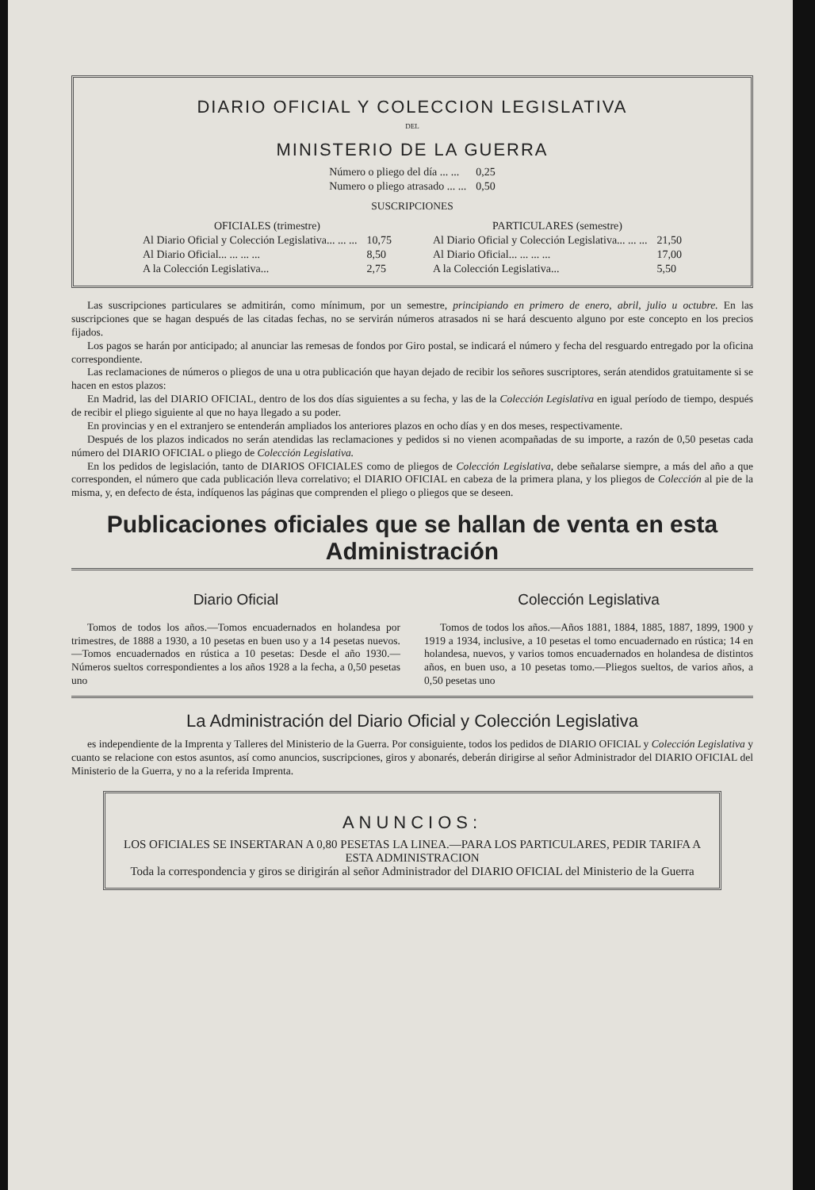DIARIO OFICIAL Y COLECCION LEGISLATIVA
DEL
MINISTERIO DE LA GUERRA
| Número o pliego del día ... ... | 0,25 |
| Numero o pliego atrasado ... ... | 0,50 |
SUSCRIPCIONES
| OFICIALES (trimestre) | |
| --- | --- |
| Al Diario Oficial y Colección Legislativa... ... ... | 10,75 |
| Al Diario Oficial... ... ... ... | 8,50 |
| A la Colección Legislativa... | 2,75 |
| PARTICULARES (semestre) | |
| --- | --- |
| Al Diario Oficial y Colección Legislativa... ... ... | 21,50 |
| Al Diario Oficial... ... ... ... | 17,00 |
| A la Colección Legislativa... | 5,50 |
Las suscripciones particulares se admitirán, como mínimum, por un semestre, principiando en primero de enero, abril, julio u octubre. En las suscripciones que se hagan después de las citadas fechas, no se servirán números atrasados ni se hará descuento alguno por este concepto en los precios fijados.
Los pagos se harán por anticipado; al anunciar las remesas de fondos por Giro postal, se indicará el número y fecha del resguardo entregado por la oficina correspondiente.
Las reclamaciones de números o pliegos de una u otra publicación que hayan dejado de recibir los señores suscriptores, serán atendidos gratuitamente si se hacen en estos plazos:
En Madrid, las del DIARIO OFICIAL, dentro de los dos días siguientes a su fecha, y las de la Colección Legislativa en igual período de tiempo, después de recibir el pliego siguiente al que no haya llegado a su poder.
En provincias y en el extranjero se entenderán ampliados los anteriores plazos en ocho días y en dos meses, respectivamente.
Después de los plazos indicados no serán atendidas las reclamaciones y pedidos si no vienen acompañadas de su importe, a razón de 0,50 pesetas cada número del DIARIO OFICIAL o pliego de Colección Legislativa.
En los pedidos de legislación, tanto de DIARIOS OFICIALES como de pliegos de Colección Legislativa, debe señalarse siempre, a más del año a que corresponden, el número que cada publicación lleva correlativo; el DIARIO OFICIAL en cabeza de la primera plana, y los pliegos de Colección al pie de la misma, y, en defecto de ésta, indíquenos las páginas que comprenden el pliego o pliegos que se deseen.
Publicaciones oficiales que se hallan de venta en esta Administración
Diario Oficial
Tomos de todos los años.—Tomos encuadernados en holandesa por trimestres, de 1888 a 1930, a 10 pesetas en buen uso y a 14 pesetas nuevos.—Tomos encuadernados en rústica a 10 pesetas: Desde el año 1930.—Números sueltos correspondientes a los años 1928 a la fecha, a 0,50 pesetas uno
Colección Legislativa
Tomos de todos los años.—Años 1881, 1884, 1885, 1887, 1899, 1900 y 1919 a 1934, inclusive, a 10 pesetas el tomo encuadernado en rústica; 14 en holandesa, nuevos, y varios tomos encuadernados en holandesa de distintos años, en buen uso, a 10 pesetas tomo.—Pliegos sueltos, de varios años, a 0,50 pesetas uno
La Administración del Diario Oficial y Colección Legislativa
es independiente de la Imprenta y Talleres del Ministerio de la Guerra. Por consiguiente, todos los pedidos de DIARIO OFICIAL y Colección Legislativa y cuanto se relacione con estos asuntos, así como anuncios, suscripciones, giros y abonarés, deberán dirigirse al señor Administrador del DIARIO OFICIAL del Ministerio de la Guerra, y no a la referida Imprenta.
ANUNCIOS:
LOS OFICIALES SE INSERTARAN A 0,80 PESETAS LA LINEA.—PARA LOS PARTICULARES, PEDIR TARIFA A ESTA ADMINISTRACION
Toda la correspondencia y giros se dirigirán al señor Administrador del DIARIO OFICIAL del Ministerio de la Guerra